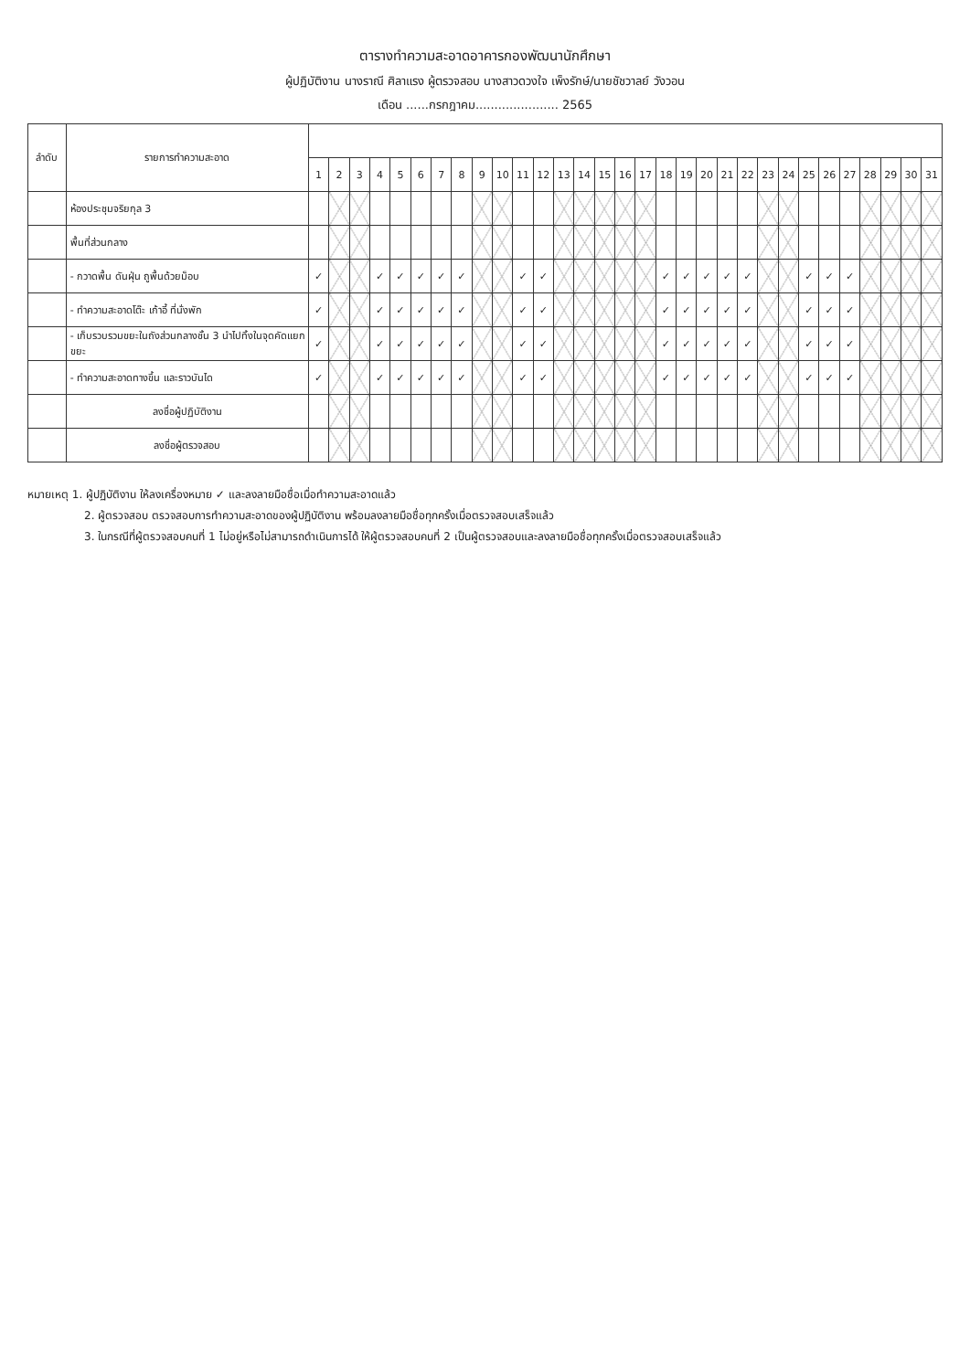ตารางทำความสะอาดอาคารกองพัฒนานักศึกษา
ผู้ปฏิบัติงาน นางราณี ศิลาแรง ผู้ตรวจสอบ นางสาวดวงใจ เพ็งรักษ์/นายชัชวาลย์ วังวอน
เดือน ......กรกฎาคม...................... 2565
| ลำดับ | รายการทำความสะอาด | | | | | | | | | | | | | | | | | | | | | | | | | | | | | | | |
| --- | --- | --- | --- | --- | --- | --- | --- | --- | --- | --- | --- | --- | --- | --- | --- | --- | --- | --- | --- | --- | --- | --- | --- | --- | --- | --- | --- | --- | --- | --- | --- | --- |
| | | 1 | 2 | 3 | 4 | 5 | 6 | 7 | 8 | 9 | 10 | 11 | 12 | 13 | 14 | 15 | 16 | 17 | 18 | 19 | 20 | 21 | 22 | 23 | 24 | 25 | 26 | 27 | 28 | 29 | 30 | 31 |
| | ห้องประชุมจริยกุล 3 | | | | | | | | | | | | | | | | | | | | | | | | | | | | | | | |
| | พื้นที่ส่วนกลาง | | | | | | | | | | | | | | | | | | | | | | | | | | | | | | | |
| | - กวาดพื้น ดันฝุ่น ถูพื้นด้วยม็อบ | ✓ | | | ✓ | ✓ | ✓ | ✓ | ✓ | | | ✓ | ✓ | | | | | | ✓ | ✓ | ✓ | ✓ | ✓ | | | ✓ | ✓ | ✓ | | | | |
| | - ทำความสะอาดโต๊ะ เก้าอี้ ที่นั่งพัก | ✓ | | | ✓ | ✓ | ✓ | ✓ | ✓ | | | ✓ | ✓ | | | | | | ✓ | ✓ | ✓ | ✓ | ✓ | | | ✓ | ✓ | ✓ | | | | |
| | - เก็บรวบรวมขยะในถังส่วนกลางชั้น 3 นำไปทิ้งในจุดคัดแยกขยะ | ✓ | | | ✓ | ✓ | ✓ | ✓ | ✓ | | | ✓ | ✓ | | | | | | ✓ | ✓ | ✓ | ✓ | ✓ | | | ✓ | ✓ | ✓ | | | | |
| | - ทำความสะอาดทางขึ้น และราวบันได | ✓ | | | ✓ | ✓ | ✓ | ✓ | ✓ | | | ✓ | ✓ | | | | | | ✓ | ✓ | ✓ | ✓ | ✓ | | | ✓ | ✓ | ✓ | | | | |
| | ลงชื่อผู้ปฏิบัติงาน | | | | | | | | | | | | | | | | | | | | | | | | | | | | | | | |
| | ลงชื่อผู้ตรวจสอบ | | | | | | | | | | | | | | | | | | | | | | | | | | | | | | | |
หมายเหตุ 1. ผู้ปฏิบัติงาน ให้ลงเครื่องหมาย ✓ และลงลายมือชื่อเมื่อทำความสะอาดแล้ว
2. ผู้ตรวจสอบ ตรวจสอบการทำความสะอาดของผู้ปฏิบัติงาน พร้อมลงลายมือชื่อทุกครั้งเมื่อตรวจสอบเสร็จแล้ว
3. ในกรณีที่ผู้ตรวจสอบคนที่ 1 ไม่อยู่หรือไม่สามารถดำเนินการได้ ให้ผู้ตรวจสอบคนที่ 2 เป็นผู้ตรวจสอบและลงลายมือชื่อทุกครั้งเมื่อตรวจสอบเสร็จแล้ว